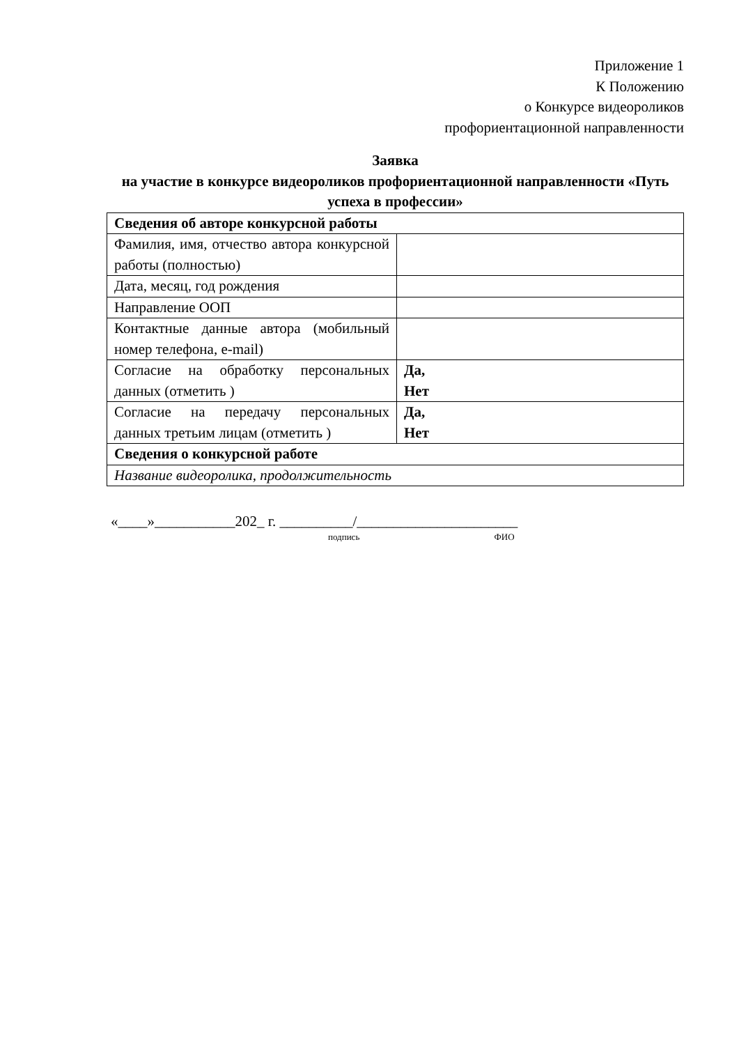Приложение 1
К Положению
о Конкурсе видеороликов
профориентационной направленности
Заявка
на участие в конкурсе видеороликов профориентационной направленности «Путь успеха в профессии»
| Сведения об авторе конкурсной работы | |
| Фамилия, имя, отчество автора конкурсной работы (полностью) | |
| Дата, месяц, год рождения | |
| Направление ООП | |
| Контактные данные автора (мобильный номер телефона, e-mail) | |
| Согласие на обработку персональных данных (отметить ) | Да, Нет |
| Согласие на передачу персональных данных третьим лицам (отметить ) | Да, Нет |
| Сведения о конкурсной работе | |
| Название видеоролика, продолжительность | |
«____»___________202_ г. __________/______________________
подпись ФИО